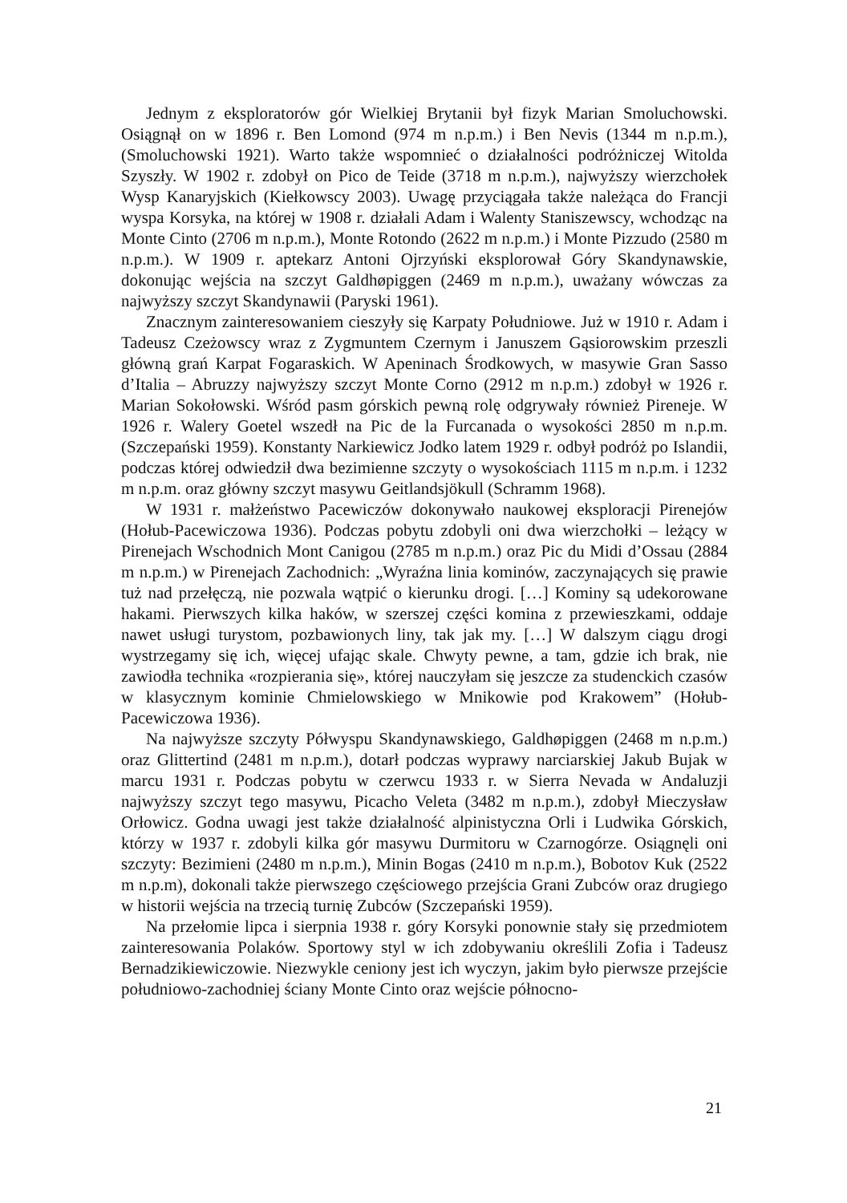Jednym z eksploratorów gór Wielkiej Brytanii był fizyk Marian Smoluchowski. Osiągnął on w 1896 r. Ben Lomond (974 m n.p.m.) i Ben Nevis (1344 m n.p.m.), (Smoluchowski 1921). Warto także wspomnieć o działalności podróżniczej Witolda Szyszły. W 1902 r. zdobył on Pico de Teide (3718 m n.p.m.), najwyższy wierzchołek Wysp Kanaryjskich (Kiełkowscy 2003). Uwagę przyciągała także należąca do Francji wyspa Korsyka, na której w 1908 r. działali Adam i Walenty Staniszewscy, wchodząc na Monte Cinto (2706 m n.p.m.), Monte Rotondo (2622 m n.p.m.) i Monte Pizzudo (2580 m n.p.m.). W 1909 r. aptekarz Antoni Ojrzyński eksplorował Góry Skandynawskie, dokonując wejścia na szczyt Galdhøpiggen (2469 m n.p.m.), uważany wówczas za najwyższy szczyt Skandynawii (Paryski 1961).
Znacznym zainteresowaniem cieszyły się Karpaty Południowe. Już w 1910 r. Adam i Tadeusz Czeżowscy wraz z Zygmuntem Czernym i Januszem Gąsiorowskim przeszli główną grań Karpat Fogaraskich. W Apeninach Środkowych, w masywie Gran Sasso d’Italia – Abruzzy najwyższy szczyt Monte Corno (2912 m n.p.m.) zdobył w 1926 r. Marian Sokołowski. Wśród pasm górskich pewną rolę odgrywały również Pireneje. W 1926 r. Walery Goetel wszedł na Pic de la Furcanada o wysokości 2850 m n.p.m. (Szczepański 1959). Konstanty Narkiewicz Jodko latem 1929 r. odbył podróż po Islandii, podczas której odwiedził dwa bezimienne szczyty o wysokościach 1115 m n.p.m. i 1232 m n.p.m. oraz główny szczyt masywu Geitlandsjökull (Schramm 1968).
W 1931 r. małżeństwo Pacewiczów dokonywało naukowej eksploracji Pirenejów (Hołub-Pacewiczowa 1936). Podczas pobytu zdobyli oni dwa wierzchołki – leżący w Pirenejach Wschodnich Mont Canigou (2785 m n.p.m.) oraz Pic du Midi d’Ossau (2884 m n.p.m.) w Pirenejach Zachodnich: „Wyraźna linia kominów, zaczynających się prawie tuż nad przełęczą, nie pozwala wątpić o kierunku drogi. […] Kominy są udekorowane hakami. Pierwszych kilka haków, w szerszej części komina z przewieszkami, oddaje nawet usługi turystom, pozbawionych liny, tak jak my. […] W dalszym ciągu drogi wystrzegamy się ich, więcej ufając skale. Chwyty pewne, a tam, gdzie ich brak, nie zawiodła technika «rozpierania się», której nauczyłam się jeszcze za studenckich czasów w klasycznym kominie Chmielowskiego w Mnikowie pod Krakowem” (Hołub-Pacewiczowa 1936).
Na najwyższe szczyty Półwyspu Skandynawskiego, Galdhøpiggen (2468 m n.p.m.) oraz Glittertind (2481 m n.p.m.), dotarł podczas wyprawy narciarskiej Jakub Bujak w marcu 1931 r. Podczas pobytu w czerwcu 1933 r. w Sierra Nevada w Andaluzji najwyższy szczyt tego masywu, Picacho Veleta (3482 m n.p.m.), zdobył Mieczysław Orłowicz. Godna uwagi jest także działalność alpinistyczna Orli i Ludwika Górskich, którzy w 1937 r. zdobyli kilka gór masywu Durmitoru w Czarnogórze. Osiągnęli oni szczyty: Bezimieni (2480 m n.p.m.), Minin Bogas (2410 m n.p.m.), Bobotov Kuk (2522 m n.p.m), dokonali także pierwszego częściowego przejścia Grani Zubców oraz drugiego w historii wejścia na trzecią turnię Zubców (Szczepański 1959).
Na przełomie lipca i sierpnia 1938 r. góry Korsyki ponownie stały się przedmiotem zainteresowania Polaków. Sportowy styl w ich zdobywaniu określili Zofia i Tadeusz Bernadzikiewiczowie. Niezwykle ceniony jest ich wyczyn, jakim było pierwsze przejście południowo-zachodniej ściany Monte Cinto oraz wejście północno-
21